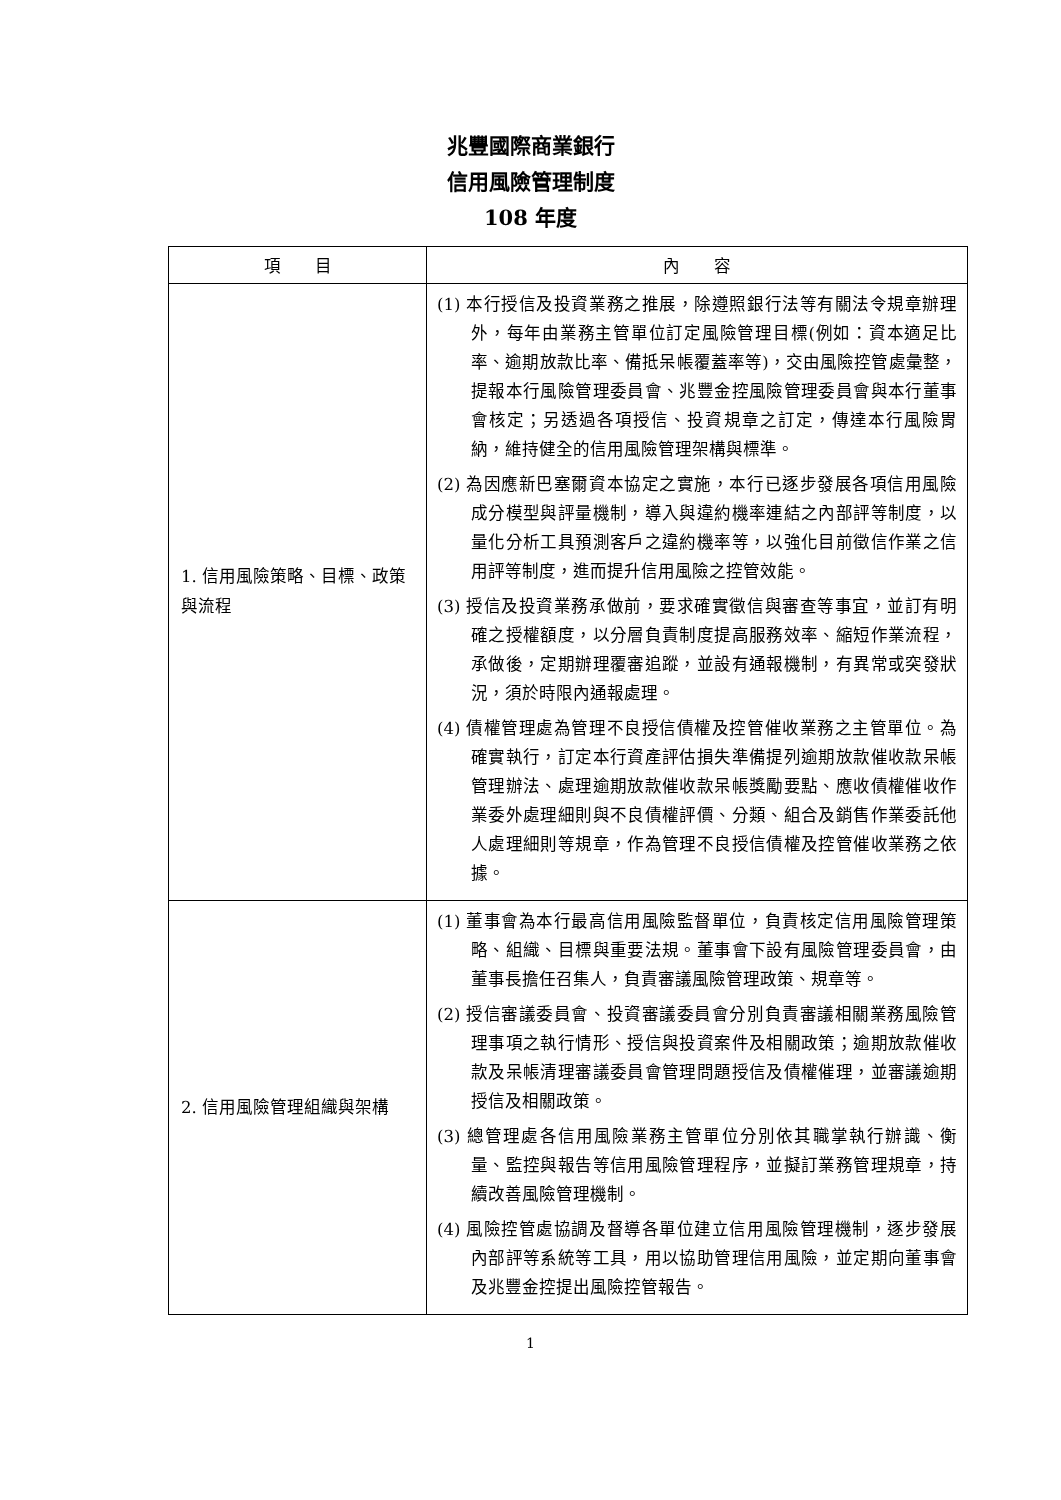兆豐國際商業銀行
信用風險管理制度
108 年度
| 項 目 | 內 容 |
| --- | --- |
| 1. 信用風險策略、目標、政策與流程 | (1) 本行授信及投資業務之推展，除遵照銀行法等有關法令規章辦理外，每年由業務主管單位訂定風險管理目標(例如：資本適足比率、逾期放款比率、備抵呆帳覆蓋率等)，交由風險控管處彙整，提報本行風險管理委員會、兆豐金控風險管理委員會與本行董事會核定；另透過各項授信、投資規章之訂定，傳達本行風險胃納，維持健全的信用風險管理架構與標準。 (2) 為因應新巴塞爾資本協定之實施，本行已逐步發展各項信用風險成分模型與評量機制，導入與違約機率連結之內部評等制度，以量化分析工具預測客戶之違約機率等，以強化目前徵信作業之信用評等制度，進而提升信用風險之控管效能。 (3) 授信及投資業務承做前，要求確實徵信與審查等事宜，並訂有明確之授權額度，以分層負責制度提高服務效率、縮短作業流程，承做後，定期辦理覆審追蹤，並設有通報機制，有異常或突發狀況，須於時限內通報處理。 (4) 債權管理處為管理不良授信債權及控管催收業務之主管單位。為確實執行，訂定本行資產評估損失準備提列逾期放款催收款呆帳管理辦法、處理逾期放款催收款呆帳獎勵要點、應收債權催收作業委外處理細則與不良債權評價、分類、組合及銷售作業委託他人處理細則等規章，作為管理不良授信債權及控管催收業務之依據。 |
| 2. 信用風險管理組織與架構 | (1) 董事會為本行最高信用風險監督單位，負責核定信用風險管理策略、組織、目標與重要法規。董事會下設有風險管理委員會，由董事長擔任召集人，負責審議風險管理政策、規章等。 (2) 授信審議委員會、投資審議委員會分別負責審議相關業務風險管理事項之執行情形、授信與投資案件及相關政策；逾期放款催收款及呆帳清理審議委員會管理問題授信及債權催理，並審議逾期授信及相關政策。 (3) 總管理處各信用風險業務主管單位分別依其職掌執行辦識、衡量、監控與報告等信用風險管理程序，並擬訂業務管理規章，持續改善風險管理機制。 (4) 風險控管處協調及督導各單位建立信用風險管理機制，逐步發展內部評等系統等工具，用以協助管理信用風險，並定期向董事會及兆豐金控提出風險控管報告。 |
1